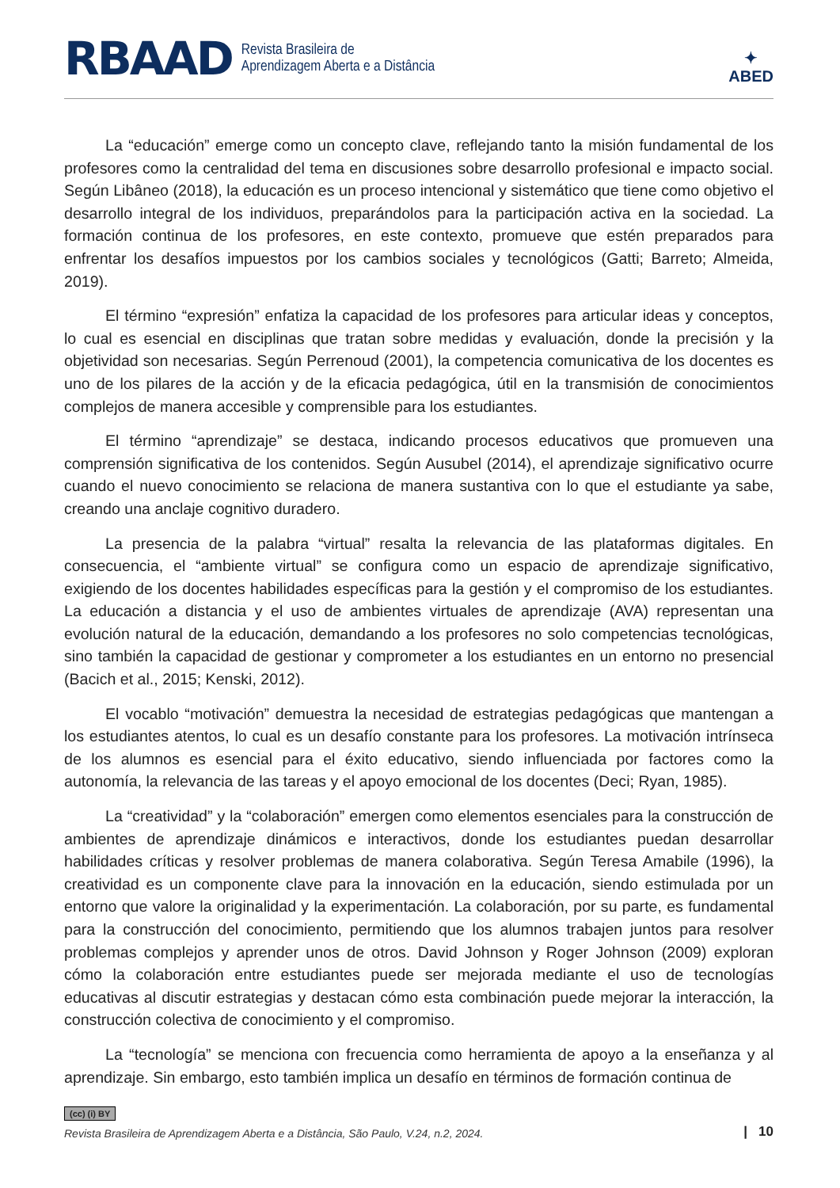RBAAD Revista Brasileira de
Aprendizagem Aberta e a Distância
✦
ABED
La “educación” emerge como un concepto clave, reflejando tanto la misión fundamental de los profesores como la centralidad del tema en discusiones sobre desarrollo profesional e impacto social. Según Libâneo (2018), la educación es un proceso intencional y sistemático que tiene como objetivo el desarrollo integral de los individuos, preparándolos para la participación activa en la sociedad. La formación continua de los profesores, en este contexto, promueve que estén preparados para enfrentar los desafíos impuestos por los cambios sociales y tecnológicos (Gatti; Barreto; Almeida, 2019).
El término “expresión” enfatiza la capacidad de los profesores para articular ideas y conceptos, lo cual es esencial en disciplinas que tratan sobre medidas y evaluación, donde la precisión y la objetividad son necesarias. Según Perrenoud (2001), la competencia comunicativa de los docentes es uno de los pilares de la acción y de la eficacia pedagógica, útil en la transmisión de conocimientos complejos de manera accesible y comprensible para los estudiantes.
El término “aprendizaje” se destaca, indicando procesos educativos que promueven una comprensión significativa de los contenidos. Según Ausubel (2014), el aprendizaje significativo ocurre cuando el nuevo conocimiento se relaciona de manera sustantiva con lo que el estudiante ya sabe, creando una anclaje cognitivo duradero.
La presencia de la palabra “virtual” resalta la relevancia de las plataformas digitales. En consecuencia, el “ambiente virtual” se configura como un espacio de aprendizaje significativo, exigiendo de los docentes habilidades específicas para la gestión y el compromiso de los estudiantes. La educación a distancia y el uso de ambientes virtuales de aprendizaje (AVA) representan una evolución natural de la educación, demandando a los profesores no solo competencias tecnológicas, sino también la capacidad de gestionar y comprometer a los estudiantes en un entorno no presencial (Bacich et al., 2015; Kenski, 2012).
El vocablo “motivación” demuestra la necesidad de estrategias pedagógicas que mantengan a los estudiantes atentos, lo cual es un desafío constante para los profesores. La motivación intrínseca de los alumnos es esencial para el éxito educativo, siendo influenciada por factores como la autonomía, la relevancia de las tareas y el apoyo emocional de los docentes (Deci; Ryan, 1985).
La “creatividad” y la “colaboración” emergen como elementos esenciales para la construcción de ambientes de aprendizaje dinámicos e interactivos, donde los estudiantes puedan desarrollar habilidades críticas y resolver problemas de manera colaborativa. Según Teresa Amabile (1996), la creatividad es un componente clave para la innovación en la educación, siendo estimulada por un entorno que valore la originalidad y la experimentación. La colaboración, por su parte, es fundamental para la construcción del conocimiento, permitiendo que los alumnos trabajen juntos para resolver problemas complejos y aprender unos de otros. David Johnson y Roger Johnson (2009) exploran cómo la colaboración entre estudiantes puede ser mejorada mediante el uso de tecnologías educativas al discutir estrategias y destacan cómo esta combinación puede mejorar la interacción, la construcción colectiva de conocimiento y el compromiso.
La “tecnología” se menciona con frecuencia como herramienta de apoyo a la enseñanza y al aprendizaje. Sin embargo, esto también implica un desafío en términos de formación continua de
(cc) (i) BY
Revista Brasileira de Aprendizagem Aberta e a Distância, São Paulo, V.24, n.2, 2024.
| 10